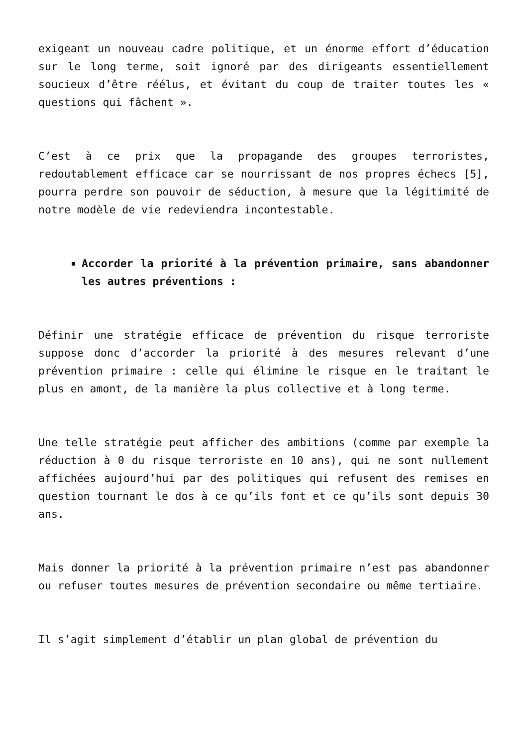exigeant un nouveau cadre politique, et un énorme effort d’éducation sur le long terme, soit ignoré par des dirigeants essentiellement soucieux d’être réélus, et évitant du coup de traiter toutes les « questions qui fâchent ».
C’est à ce prix que la propagande des groupes terroristes, redoutablement efficace car se nourrissant de nos propres échecs [5], pourra perdre son pouvoir de séduction, à mesure que la légitimité de notre modèle de vie redeviendra incontestable.
Accorder la priorité à la prévention primaire, sans abandonner les autres préventions :
Définir une stratégie efficace de prévention du risque terroriste suppose donc d’accorder la priorité à des mesures relevant d’une prévention primaire : celle qui élimine le risque en le traitant le plus en amont, de la manière la plus collective et à long terme.
Une telle stratégie peut afficher des ambitions (comme par exemple la réduction à 0 du risque terroriste en 10 ans), qui ne sont nullement affichées aujourd’hui par des politiques qui refusent des remises en question tournant le dos à ce qu’ils font et ce qu’ils sont depuis 30 ans.
Mais donner la priorité à la prévention primaire n’est pas abandonner ou refuser toutes mesures de prévention secondaire ou même tertiaire.
Il s’agit simplement d’établir un plan global de prévention du